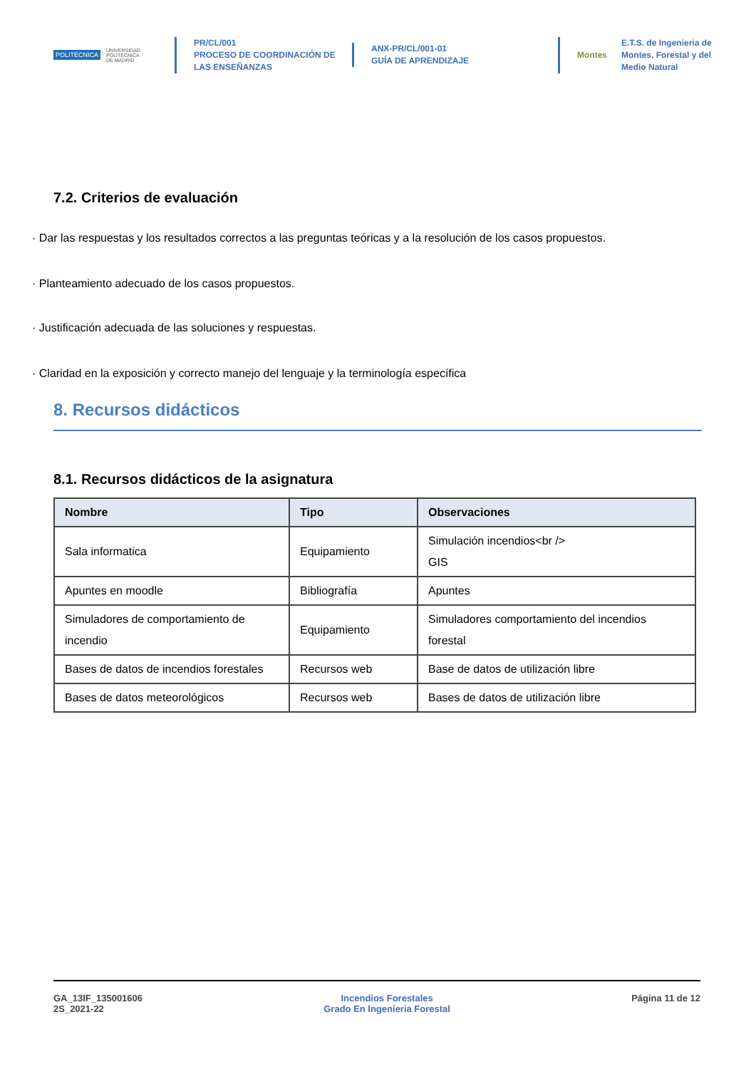POLITÉCNICA UNIVERSIDAD
POLITÉCNICA
DE MADRID
PR/CL/001
PROCESO DE COORDINACIÓN DE
LAS ENSEÑANZAS
ANX-PR/CL/001-01
GUÍA DE APRENDIZAJE
Montes E.T.S. de Ingenieria de
Montes, Forestal y del
Medio Natural
7.2. Criterios de evaluación
· Dar las respuestas y los resultados correctos a las preguntas teóricas y a la resolución de los casos propuestos.
· Planteamiento adecuado de los casos propuestos.
· Justificación adecuada de las soluciones y respuestas.
· Claridad en la exposición y correcto manejo del lenguaje y la terminología específica
8. Recursos didácticos
8.1. Recursos didácticos de la asignatura
| Nombre | Tipo | Observaciones |
| --- | --- | --- |
| Sala informatica | Equipamiento | Simulación incendios<br /> GIS |
| Apuntes en moodle | Bibliografía | Apuntes |
| Simuladores de comportamiento de incendio | Equipamiento | Simuladores comportamiento del incendios forestal |
| Bases de datos de incendios forestales | Recursos web | Base de datos de utilización libre |
| Bases de datos meteorológicos | Recursos web | Bases de datos de utilización libre |
GA_13IF_135001606
2S_2021-22
Incendios Forestales
Grado En Ingenieria Forestal
Página 11 de 12